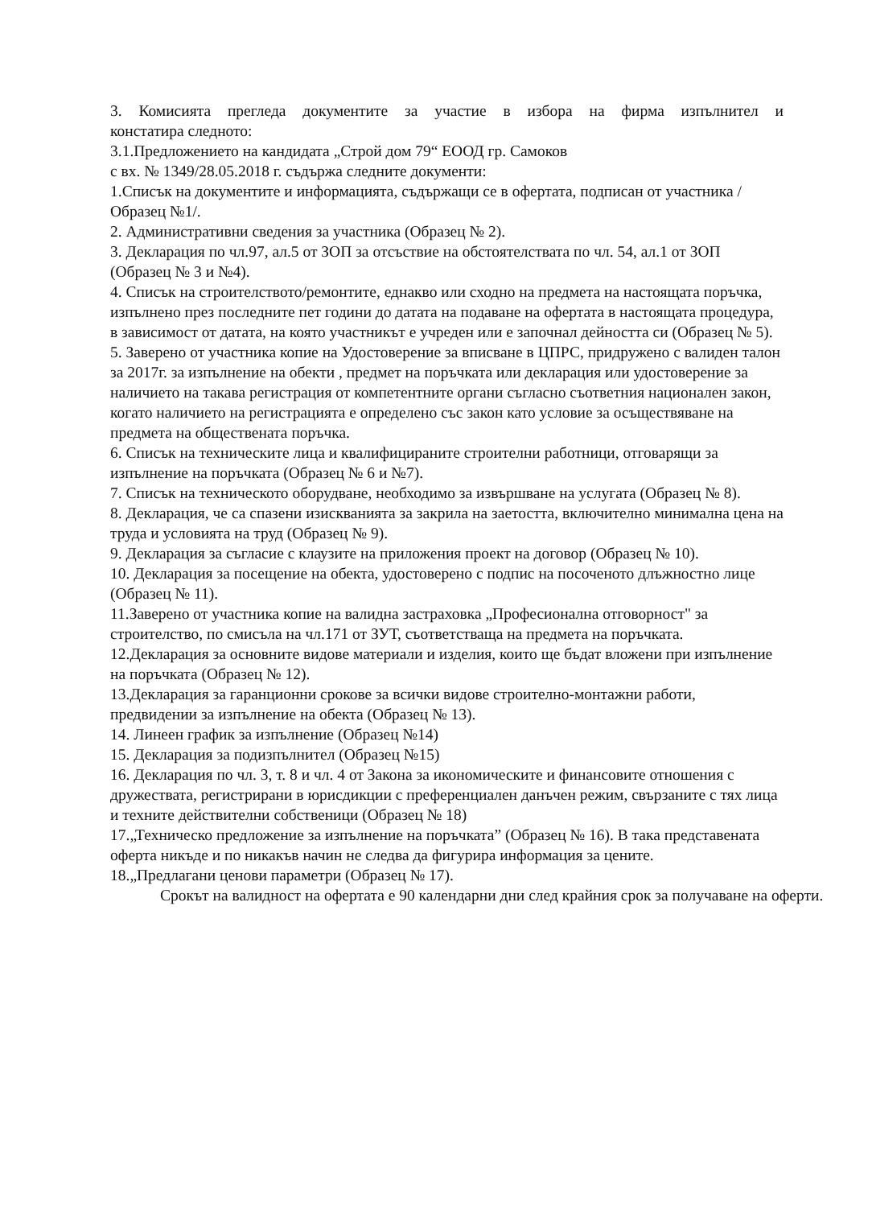3. Комисията прегледа документите за участие в избора на фирма изпълнител и
констатира следното:
3.1.Предложението на кандидата „Строй дом 79“ ЕООД гр. Самоков
с вх. № 1349/28.05.2018 г. съдържа следните документи:
1.Списък на документите и информацията, съдържащи се в офертата, подписан от участника /Образец №1/.
2. Административни сведения за участника (Образец № 2).
3. Декларация по чл.97, ал.5 от ЗОП за отсъствие на обстоятелствата по чл. 54, ал.1 от ЗОП (Образец № 3 и №4).
4. Списък на строителството/ремонтите, еднакво или сходно на предмета на настоящата поръчка, изпълнено през последните пет години до датата на подаване на офертата в настоящата процедура, в зависимост от датата, на която участникът е учреден или е започнал дейността си (Образец № 5).
5. Заверено от участника копие на Удостоверение за вписване в ЦПРС, придружено с валиден талон за 2017г. за изпълнение на обекти , предмет на поръчката или декларация или удостоверение за наличието на такава регистрация от компетентните органи съгласно съответния национален закон, когато наличието на регистрацията е определено със закон като условие за осъществяване на предмета на обществената поръчка.
6. Списък на техническите лица и квалифицираните строителни работници, отговарящи за изпълнение на поръчката (Образец № 6 и №7).
7. Списък на техническото оборудване, необходимо за извършване на услугата (Образец № 8).
8. Декларация, че са спазени изискванията за закрила на заетостта, включително минимална цена на труда и условията на труд (Образец № 9).
9. Декларация за съгласие с клаузите на приложения проект на договор (Образец № 10).
10. Декларация за посещение на обекта, удостоверено с подпис на посоченото длъжностно лице (Образец № 11).
11.Заверено от участника копие на валидна застраховка „Професионална отговорност" за строителство, по смисъла на чл.171 от ЗУТ, съответстваща на предмета на поръчката.
12.Декларация за основните видове материали и изделия, които ще бъдат вложени при изпълнение на поръчката (Образец № 12).
13.Декларация за гаранционни срокове за всички видове строително-монтажни работи, предвидении за изпълнение на обекта (Образец № 13).
14. Линеен график за изпълнение (Образец №14)
15. Декларация за подизпълнител (Образец №15)
16. Декларация по чл. 3, т. 8 и чл. 4 от Закона за икономическите и финансовите отношения с дружествата, регистрирани в юрисдикции с преференциален данъчен режим, свързаните с тях лица и техните действителни собственици (Образец № 18)
17.„Техническо предложение за изпълнение на поръчката” (Образец № 16). В така представената оферта никъде и по никакъв начин не следва да фигурира информация за цените.
18.„Предлагани ценови параметри (Образец № 17).
Срокът на валидност на офертата е 90 календарни дни след крайния срок за получаване на оферти.